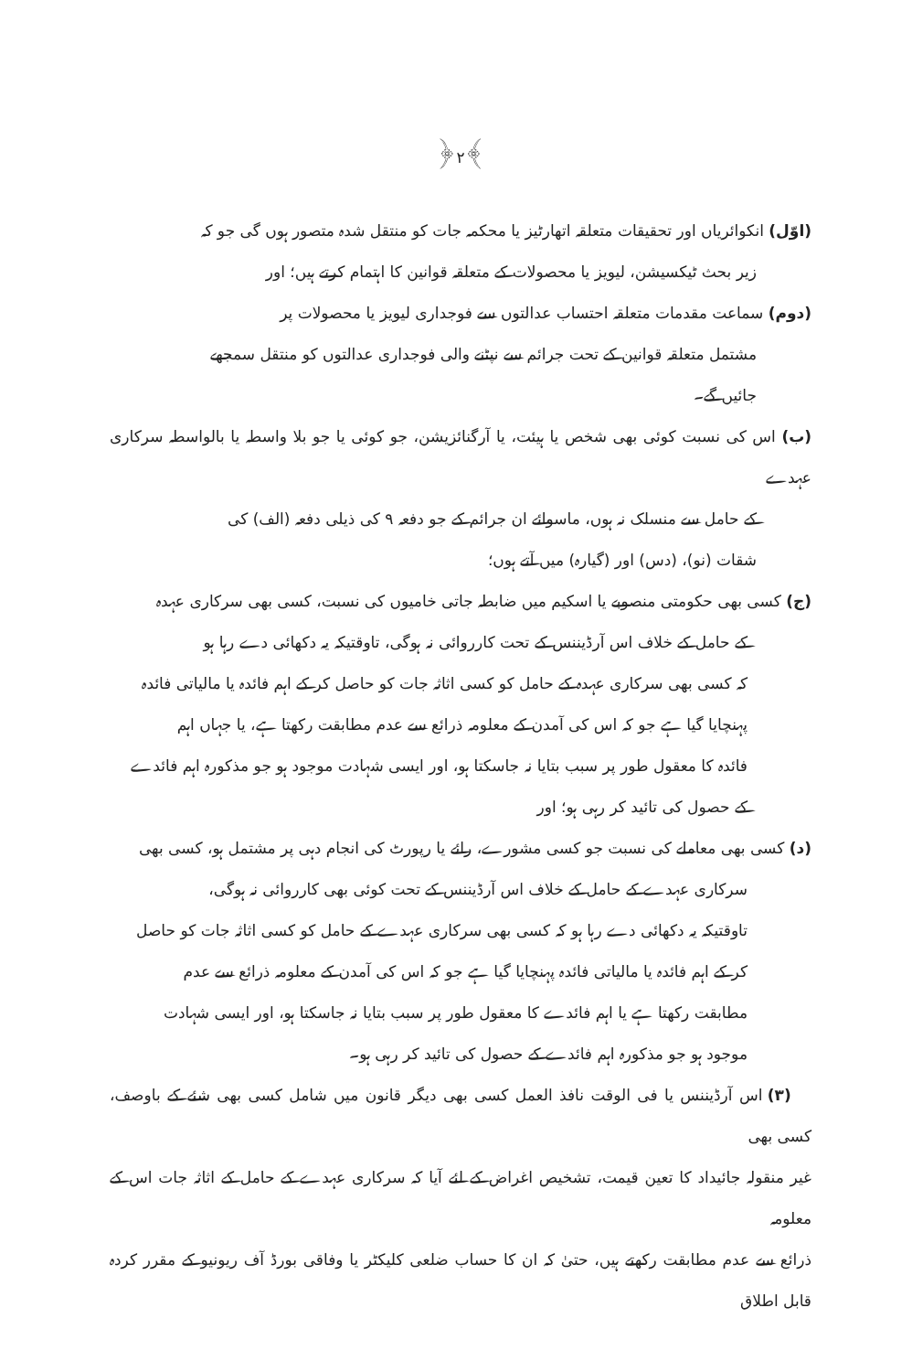﴿۲﴾
(اوّل) انکوائریاں اور تحقیقات متعلقہ اتھارٹیز یا محکمہ جات کو منتقل شدہ متصور ہوں گی جو کہ
زیر بحث ٹیکسیشن، لیویز یا محصولات کے متعلقہ قوانین کا اہتمام کرتے ہیں؛ اور
(دوم) سماعت مقدمات متعلقہ احتساب عدالتوں سے فوجداری لیویز یا محصولات پر
مشتمل متعلقہ قوانین کے تحت جرائم سے نپٹنے والی فوجداری عدالتوں کو منتقل سمجھے
جائیں گے۔
(ب) اس کی نسبت کوئی بھی شخص یا ہیئت، یا آرگنائزیشن، جو کوئی یا جو بلا واسطہ یا بالواسطہ سرکاری عہدے
کے حامل سے منسلک نہ ہوں، ماسوائے ان جرائم کے جو دفعہ ۹ کی ذیلی دفعہ (الف) کی
شقات (نو)، (دس) اور (گیارہ) میں آتے ہوں؛
(ج) کسی بھی حکومتی منصوبے یا اسکیم میں ضابطہ جاتی خامیوں کی نسبت، کسی بھی سرکاری عہدہ
کے حامل کے خلاف اس آرڈیننس کے تحت کارروائی نہ ہوگی، تاوقتیکہ یہ دکھائی دے رہا ہو
کہ کسی بھی سرکاری عہدہ کے حامل کو کسی اثاثہ جات کو حاصل کر کے اہم فائدہ یا مالیاتی فائدہ
پہنچایا گیا ہے جو کہ اس کی آمدن کے معلومہ ذرائع سے عدم مطابقت رکھتا ہے، یا جہاں اہم
فائدہ کا معقول طور پر سبب بتایا نہ جاسکتا ہو، اور ایسی شہادت موجود ہو جو مذکورہ اہم فائدے
کے حصول کی تائید کر رہی ہو؛ اور
(د) کسی بھی معاملے کی نسبت جو کسی مشورے، رائے یا رپورٹ کی انجام دہی پر مشتمل ہو، کسی بھی
سرکاری عہدے کے حامل کے خلاف اس آرڈیننس کے تحت کوئی بھی کارروائی نہ ہوگی،
تاوقتیکہ یہ دکھائی دے رہا ہو کہ کسی بھی سرکاری عہدے کے حامل کو کسی اثاثہ جات کو حاصل
کر کے اہم فائدہ یا مالیاتی فائدہ پہنچایا گیا ہے جو کہ اس کی آمدن کے معلومہ ذرائع سے عدم
مطابقت رکھتا ہے یا اہم فائدے کا معقول طور پر سبب بتایا نہ جاسکتا ہو، اور ایسی شہادت
موجود ہو جو مذکورہ اہم فائدے کے حصول کی تائید کر رہی ہو۔
(۳) اس آرڈیننس یا فی الوقت نافذ العمل کسی بھی دیگر قانون میں شامل کسی بھی شئے کے باوصف، کسی بھی
غیر منقولہ جائیداد کا تعین قیمت، تشخیص اغراض کے لئے آیا کہ سرکاری عہدے کے حامل کے اثاثہ جات اس کے معلومہ
ذرائع سے عدم مطابقت رکھتے ہیں، حتیٰ کہ ان کا حساب ضلعی کلیکٹر یا وفاقی بورڈ آف ریونیو کے مقرر کردہ قابل اطلاق